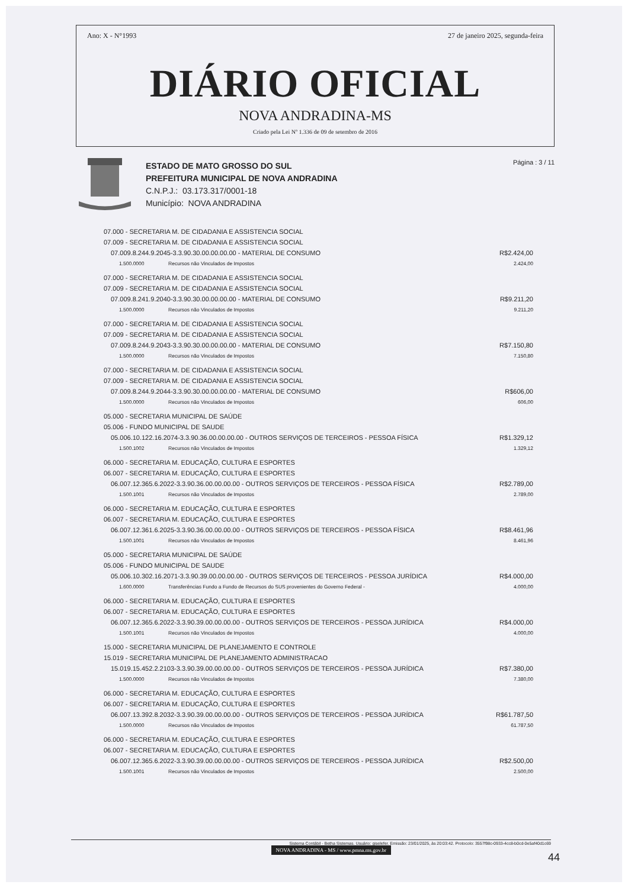Ano: X - N°1993 27 de janeiro 2025, segunda-feira
DIÁRIO OFICIAL
NOVA ANDRADINA-MS
Criado pela Lei Nº 1.336 de 09 de setembro de 2016
ESTADO DE MATO GROSSO DO SUL
PREFEITURA MUNICIPAL DE NOVA ANDRADINA
C.N.P.J.: 03.173.317/0001-18
Município: NOVA ANDRADINA
Página : 3 / 11
| 07.000 - SECRETARIA M. DE CIDADANIA E ASSISTENCIA SOCIAL | | |
| 07.009 - SECRETARIA M. DE CIDADANIA E ASSISTENCIA SOCIAL | | |
| 07.009.8.244.9.2045-3.3.90.30.00.00.00.00 - MATERIAL DE CONSUMO | | R$2.424,00 |
| 1.500.0000 | Recursos não Vinculados de Impostos | 2.424,00 |
| 07.000 - SECRETARIA M. DE CIDADANIA E ASSISTENCIA SOCIAL | | |
| 07.009 - SECRETARIA M. DE CIDADANIA E ASSISTENCIA SOCIAL | | |
| 07.009.8.241.9.2040-3.3.90.30.00.00.00.00 - MATERIAL DE CONSUMO | | R$9.211,20 |
| 1.500.0000 | Recursos não Vinculados de Impostos | 9.211,20 |
| 07.000 - SECRETARIA M. DE CIDADANIA E ASSISTENCIA SOCIAL | | |
| 07.009 - SECRETARIA M. DE CIDADANIA E ASSISTENCIA SOCIAL | | |
| 07.009.8.244.9.2043-3.3.90.30.00.00.00.00 - MATERIAL DE CONSUMO | | R$7.150,80 |
| 1.500.0000 | Recursos não Vinculados de Impostos | 7.150,80 |
| 07.000 - SECRETARIA M. DE CIDADANIA E ASSISTENCIA SOCIAL | | |
| 07.009 - SECRETARIA M. DE CIDADANIA E ASSISTENCIA SOCIAL | | |
| 07.009.8.244.9.2044-3.3.90.30.00.00.00.00 - MATERIAL DE CONSUMO | | R$606,00 |
| 1.500.0000 | Recursos não Vinculados de Impostos | 606,00 |
| 05.000 - SECRETARIA MUNICIPAL DE SAÚDE | | |
| 05.006 - FUNDO MUNICIPAL DE SAUDE | | |
| 05.006.10.122.16.2074-3.3.90.36.00.00.00.00 - OUTROS SERVIÇOS DE TERCEIROS - PESSOA FÍSICA | | R$1.329,12 |
| 1.500.1002 | Recursos não Vinculados de Impostos | 1.329,12 |
| 06.000 - SECRETARIA M. EDUCAÇÃO, CULTURA E ESPORTES | | |
| 06.007 - SECRETARIA M. EDUCAÇÃO, CULTURA E ESPORTES | | |
| 06.007.12.365.6.2022-3.3.90.36.00.00.00.00 - OUTROS SERVIÇOS DE TERCEIROS - PESSOA FÍSICA | | R$2.789,00 |
| 1.500.1001 | Recursos não Vinculados de Impostos | 2.789,00 |
| 06.000 - SECRETARIA M. EDUCAÇÃO, CULTURA E ESPORTES | | |
| 06.007 - SECRETARIA M. EDUCAÇÃO, CULTURA E ESPORTES | | |
| 06.007.12.361.6.2025-3.3.90.36.00.00.00.00 - OUTROS SERVIÇOS DE TERCEIROS - PESSOA FÍSICA | | R$8.461,96 |
| 1.500.1001 | Recursos não Vinculados de Impostos | 8.461,96 |
| 05.000 - SECRETARIA MUNICIPAL DE SAÚDE | | |
| 05.006 - FUNDO MUNICIPAL DE SAUDE | | |
| 05.006.10.302.16.2071-3.3.90.39.00.00.00.00 - OUTROS SERVIÇOS DE TERCEIROS - PESSOA JURÍDICA | | R$4.000,00 |
| 1.600.0000 | Transferências Fundo a Fundo de Recursos do SUS provenientes do Governo Federal - | 4.000,00 |
| 06.000 - SECRETARIA M. EDUCAÇÃO, CULTURA E ESPORTES | | |
| 06.007 - SECRETARIA M. EDUCAÇÃO, CULTURA E ESPORTES | | |
| 06.007.12.365.6.2022-3.3.90.39.00.00.00.00 - OUTROS SERVIÇOS DE TERCEIROS - PESSOA JURÍDICA | | R$4.000,00 |
| 1.500.1001 | Recursos não Vinculados de Impostos | 4.000,00 |
| 15.000 - SECRETARIA MUNICIPAL DE PLANEJAMENTO E CONTROLE | | |
| 15.019 - SECRETARIA MUNICIPAL DE PLANEJAMENTO ADMINISTRACAO | | |
| 15.019.15.452.2.2103-3.3.90.39.00.00.00.00 - OUTROS SERVIÇOS DE TERCEIROS - PESSOA JURÍDICA | | R$7.380,00 |
| 1.500.0000 | Recursos não Vinculados de Impostos | 7.380,00 |
| 06.000 - SECRETARIA M. EDUCAÇÃO, CULTURA E ESPORTES | | |
| 06.007 - SECRETARIA M. EDUCAÇÃO, CULTURA E ESPORTES | | |
| 06.007.13.392.8.2032-3.3.90.39.00.00.00.00 - OUTROS SERVIÇOS DE TERCEIROS - PESSOA JURÍDICA | | R$61.787,50 |
| 1.500.0000 | Recursos não Vinculados de Impostos | 61.787,50 |
| 06.000 - SECRETARIA M. EDUCAÇÃO, CULTURA E ESPORTES | | |
| 06.007 - SECRETARIA M. EDUCAÇÃO, CULTURA E ESPORTES | | |
| 06.007.12.365.6.2022-3.3.90.39.00.00.00.00 - OUTROS SERVIÇOS DE TERCEIROS - PESSOA JURÍDICA | | R$2.500,00 |
| 1.500.1001 | Recursos não Vinculados de Impostos | 2.500,00 |
Sistema Contábil - Betha Sistemas. Usuário: giselefer. Emissão: 23/01/2025, às 20:03:42. Protocolo: 3557f98c-0933-4cc8-b0cd-0e5af40d1c69
NOVA ANDRADINA - MS / www.pmna.ms.gov.br
44